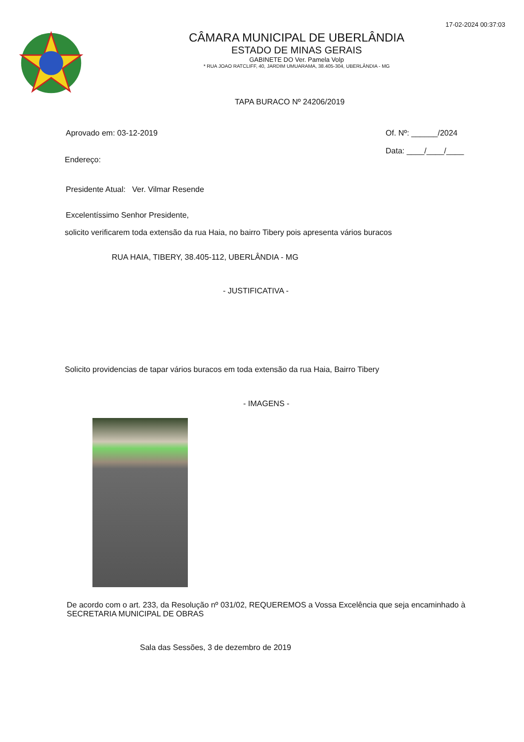17-02-2024 00:37:03
CÂMARA MUNICIPAL DE UBERLÂNDIA
ESTADO DE MINAS GERAIS
GABINETE DO Ver. Pamela Volp
* RUA JOAO RATCLIFF, 40, JARDIM UMUARAMA, 38.405-304, UBERLÂNDIA - MG
TAPA BURACO Nº 24206/2019
Aprovado em: 03-12-2019 Of. Nº: ______/2024
Data: ____/____/____
Endereço:
Presidente Atual: Ver. Vilmar Resende
Excelentíssimo Senhor Presidente,
solicito verificarem toda extensão da rua Haia, no bairro Tibery pois apresenta vários buracos
RUA HAIA, TIBERY, 38.405-112, UBERLÂNDIA - MG
- JUSTIFICATIVA -
Solicito providencias de tapar vários buracos em toda extensão da rua Haia, Bairro Tibery
- IMAGENS -
De acordo com o art. 233, da Resolução nº 031/02, REQUEREMOS a Vossa Excelência que seja encaminhado à SECRETARIA MUNICIPAL DE OBRAS
Sala das Sessões, 3 de dezembro de 2019